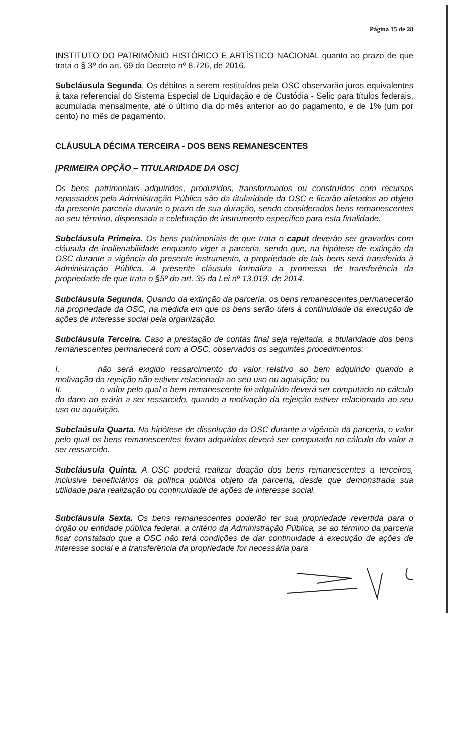Página 15 de 28
INSTITUTO DO PATRIMÔNIO HISTÓRICO E ARTÍSTICO NACIONAL quanto ao prazo de que trata o § 3º do art. 69 do Decreto nº 8.726, de 2016.
Subcláusula Segunda. Os débitos a serem restituídos pela OSC observarão juros equivalentes à taxa referencial do Sistema Especial de Liquidação e de Custódia - Selic para títulos federais, acumulada mensalmente, até o último dia do mês anterior ao do pagamento, e de 1% (um por cento) no mês de pagamento.
CLÁUSULA DÉCIMA TERCEIRA - DOS BENS REMANESCENTES
[PRIMEIRA OPÇÃO – TITULARIDADE DA OSC]
Os bens patrimoniais adquiridos, produzidos, transformados ou construídos com recursos repassados pela Administração Pública são da titularidade da OSC e ficarão afetados ao objeto da presente parceria durante o prazo de sua duração, sendo considerados bens remanescentes ao seu término, dispensada a celebração de instrumento específico para esta finalidade.
Subcláusula Primeira. Os bens patrimoniais de que trata o caput deverão ser gravados com cláusula de inalienabilidade enquanto viger a parceria, sendo que, na hipótese de extinção da OSC durante a vigência do presente instrumento, a propriedade de tais bens será transferida à Administração Pública. A presente cláusula formaliza a promessa de transferência da propriedade de que trata o §5º do art. 35 da Lei nº 13.019, de 2014.
Subcláusula Segunda. Quando da extinção da parceria, os bens remanescentes permanecerão na propriedade da OSC, na medida em que os bens serão úteis à continuidade da execução de ações de interesse social pela organização.
Subcláusula Terceira. Caso a prestação de contas final seja rejeitada, a titularidade dos bens remanescentes permanecerá com a OSC, observados os seguintes procedimentos:
I. não será exigido ressarcimento do valor relativo ao bem adquirido quando a motivação da rejeição não estiver relacionada ao seu uso ou aquisição; ou
II. o valor pelo qual o bem remanescente foi adquirido deverá ser computado no cálculo do dano ao erário a ser ressarcido, quando a motivação da rejeição estiver relacionada ao seu uso ou aquisição.
Subclaúsula Quarta. Na hipótese de dissolução da OSC durante a vigência da parceria, o valor pelo qual os bens remanescentes foram adquiridos deverá ser computado no cálculo do valor a ser ressarcido.
Subcláusula Quinta. A OSC poderá realizar doação dos bens remanescentes a terceiros, inclusive beneficiários da política pública objeto da parceria, desde que demonstrada sua utilidade para realização ou continuidade de ações de interesse social.
Subcláusula Sexta. Os bens remanescentes poderão ter sua propriedade revertida para o órgão ou entidade pública federal, a critério da Administração Pública, se ao término da parceria ficar constatado que a OSC não terá condições de dar continuidade à execução de ações de interesse social e a transferência da propriedade for necessária para